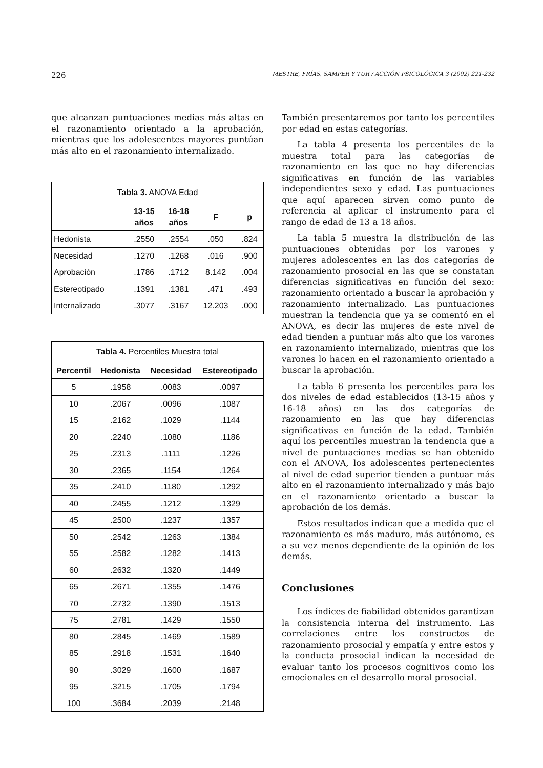226 MESTRE, FRÍAS, SAMPER Y TUR / ACCIÓN PSICOLÓGICA 3 (2002) 221-232
que alcanzan puntuaciones medias más altas en el razonamiento orientado a la aprobación, mientras que los adolescentes mayores puntúan más alto en el razonamiento internalizado.
| Tabla 3. ANOVA Edad | | | | |
| --- | --- | --- | --- | --- |
| | 13-15 años | 16-18 años | F | p |
| Hedonista | .2550 | .2554 | .050 | .824 |
| Necesidad | .1270 | .1268 | .016 | .900 |
| Aprobación | .1786 | .1712 | 8.142 | .004 |
| Estereotipado | .1391 | .1381 | .471 | .493 |
| Internalizado | .3077 | .3167 | 12.203 | .000 |
| Tabla 4. Percentiles Muestra total | | | |
| --- | --- | --- | --- |
| Percentil | Hedonista | Necesidad | Estereotipado |
| 5 | .1958 | .0083 | .0097 |
| 10 | .2067 | .0096 | .1087 |
| 15 | .2162 | .1029 | .1144 |
| 20 | .2240 | .1080 | .1186 |
| 25 | .2313 | .1111 | .1226 |
| 30 | .2365 | .1154 | .1264 |
| 35 | .2410 | .1180 | .1292 |
| 40 | .2455 | .1212 | .1329 |
| 45 | .2500 | .1237 | .1357 |
| 50 | .2542 | .1263 | .1384 |
| 55 | .2582 | .1282 | .1413 |
| 60 | .2632 | .1320 | .1449 |
| 65 | .2671 | .1355 | .1476 |
| 70 | .2732 | .1390 | .1513 |
| 75 | .2781 | .1429 | .1550 |
| 80 | .2845 | .1469 | .1589 |
| 85 | .2918 | .1531 | .1640 |
| 90 | .3029 | .1600 | .1687 |
| 95 | .3215 | .1705 | .1794 |
| 100 | .3684 | .2039 | .2148 |
También presentaremos por tanto los percentiles por edad en estas categorías.
La tabla 4 presenta los percentiles de la muestra total para las categorías de razonamiento en las que no hay diferencias significativas en función de las variables independientes sexo y edad. Las puntuaciones que aquí aparecen sirven como punto de referencia al aplicar el instrumento para el rango de edad de 13 a 18 años.
La tabla 5 muestra la distribución de las puntuaciones obtenidas por los varones y mujeres adolescentes en las dos categorías de razonamiento prosocial en las que se constatan diferencias significativas en función del sexo: razonamiento orientado a buscar la aprobación y razonamiento internalizado. Las puntuaciones muestran la tendencia que ya se comentó en el ANOVA, es decir las mujeres de este nivel de edad tienden a puntuar más alto que los varones en razonamiento internalizado, mientras que los varones lo hacen en el razonamiento orientado a buscar la aprobación.
La tabla 6 presenta los percentiles para los dos niveles de edad establecidos (13-15 años y 16-18 años) en las dos categorías de razonamiento en las que hay diferencias significativas en función de la edad. También aquí los percentiles muestran la tendencia que a nivel de puntuaciones medias se han obtenido con el ANOVA, los adolescentes pertenecientes al nivel de edad superior tienden a puntuar más alto en el razonamiento internalizado y más bajo en el razonamiento orientado a buscar la aprobación de los demás.
Estos resultados indican que a medida que el razonamiento es más maduro, más autónomo, es a su vez menos dependiente de la opinión de los demás.
Conclusiones
Los índices de fiabilidad obtenidos garantizan la consistencia interna del instrumento. Las correlaciones entre los constructos de razonamiento prosocial y empatía y entre estos y la conducta prosocial indican la necesidad de evaluar tanto los procesos cognitivos como los emocionales en el desarrollo moral prosocial.